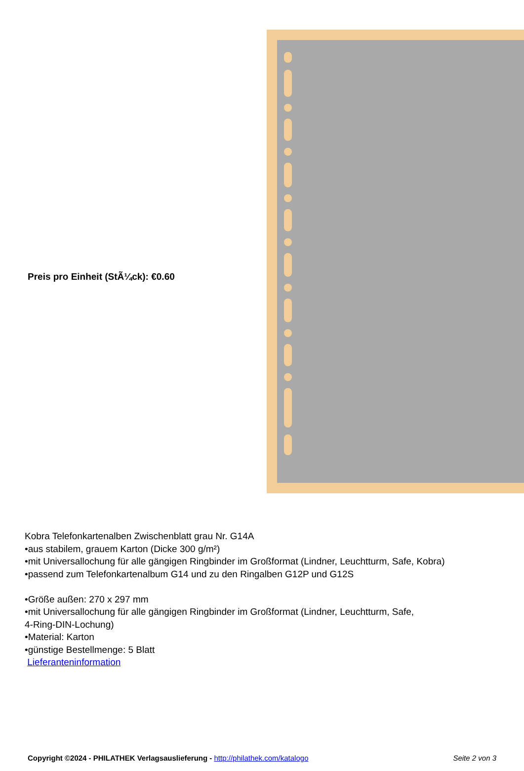Preis pro Einheit (StÃ¼ck): €0.60
Kobra Telefonkartenalben Zwischenblatt grau Nr. G14A
•aus stabilem, grauem Karton (Dicke 300 g/m²)
•mit Universallochung für alle gängigen Ringbinder im Großformat (Lindner, Leuchtturm, Safe, Kobra)
•passend zum Telefonkartenalbum G14 und zu den Ringalben G12P und G12S
•Größe außen: 270 x 297 mm
•mit Universallochung für alle gängigen Ringbinder im Großformat (Lindner, Leuchtturm, Safe,
4-Ring-DIN-Lochung)
•Material: Karton
•günstige Bestellmenge: 5 Blatt
Lieferanteninformation
Copyright ©2024 - PHILATHEK Verlagsauslieferung - http://philathek.com/katalogo Seite 2 von 3